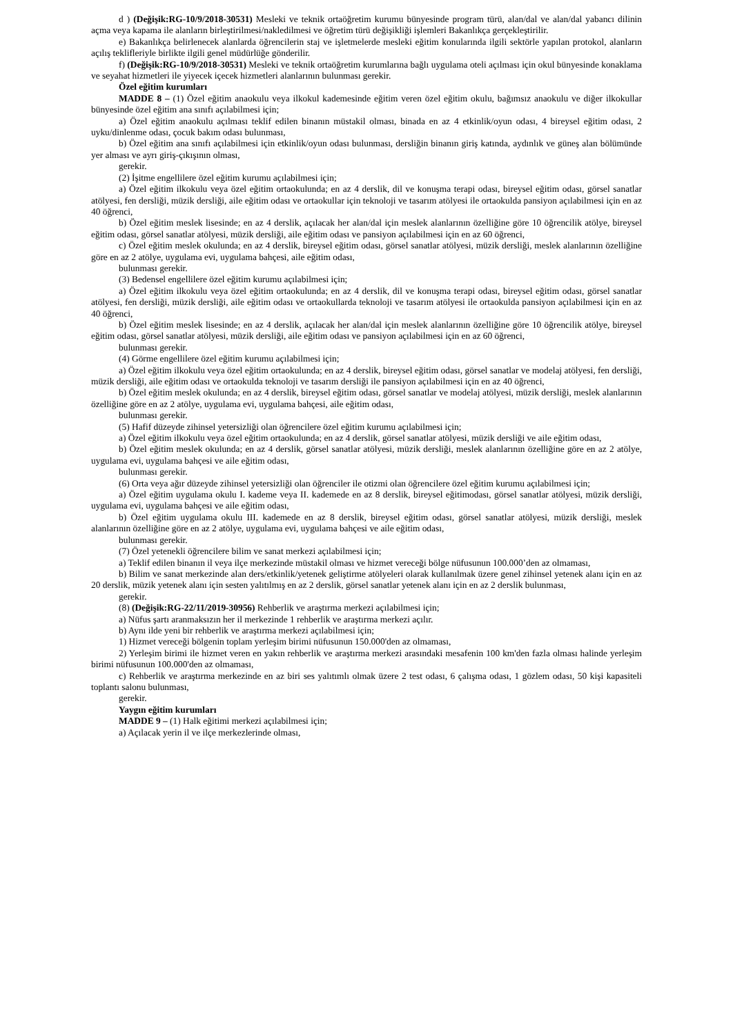d ) (Değişik:RG-10/9/2018-30531) Mesleki ve teknik ortaöğretim kurumu bünyesinde program türü, alan/dal ve alan/dal yabancı dilinin açma veya kapama ile alanların birleştirilmesi/nakledilmesi ve öğretim türü değişikliği işlemleri Bakanlıkça gerçekleştirilir.
e) Bakanlıkça belirlenecek alanlarda öğrencilerin staj ve işletmelerde mesleki eğitim konularında ilgili sektörle yapılan protokol, alanların açılış teklifleriyle birlikte ilgili genel müdürlüğe gönderilir.
f) (Değişik:RG-10/9/2018-30531) Mesleki ve teknik ortaöğretim kurumlarına bağlı uygulama oteli açılması için okul bünyesinde konaklama ve seyahat hizmetleri ile yiyecek içecek hizmetleri alanlarının bulunması gerekir.
Özel eğitim kurumları
MADDE 8 – (1) Özel eğitim anaokulu veya ilkokul kademesinde eğitim veren özel eğitim okulu, bağımsız anaokulu ve diğer ilkokullar bünyesinde özel eğitim ana sınıfı açılabilmesi için;
a) Özel eğitim anaokulu açılması teklif edilen binanın müstakil olması, binada en az 4 etkinlik/oyun odası, 4 bireysel eğitim odası, 2 uyku/dinlenme odası, çocuk bakım odası bulunması,
b) Özel eğitim ana sınıfı açılabilmesi için etkinlik/oyun odası bulunması, dersliğin binanın giriş katında, aydınlık ve güneş alan bölümünde yer alması ve ayrı giriş-çıkışının olması,
gerekir.
(2) İşitme engellilere özel eğitim kurumu açılabilmesi için;
a) Özel eğitim ilkokulu veya özel eğitim ortaokulunda; en az 4 derslik, dil ve konuşma terapi odası, bireysel eğitim odası, görsel sanatlar atölyesi, fen dersliği, müzik dersliği, aile eğitim odası ve ortaokullar için teknoloji ve tasarım atölyesi ile ortaokulda pansiyon açılabilmesi için en az 40 öğrenci,
b) Özel eğitim meslek lisesinde; en az 4 derslik, açılacak her alan/dal için meslek alanlarının özelliğine göre 10 öğrencilik atölye, bireysel eğitim odası, görsel sanatlar atölyesi, müzik dersliği, aile eğitim odası ve pansiyon açılabilmesi için en az 60 öğrenci,
c) Özel eğitim meslek okulunda; en az 4 derslik, bireysel eğitim odası, görsel sanatlar atölyesi, müzik dersliği, meslek alanlarının özelliğine göre en az 2 atölye, uygulama evi, uygulama bahçesi, aile eğitim odası,
bulunması gerekir.
(3) Bedensel engellilere özel eğitim kurumu açılabilmesi için;
a) Özel eğitim ilkokulu veya özel eğitim ortaokulunda; en az 4 derslik, dil ve konuşma terapi odası, bireysel eğitim odası, görsel sanatlar atölyesi, fen dersliği, müzik dersliği, aile eğitim odası ve ortaokullarda teknoloji ve tasarım atölyesi ile ortaokulda pansiyon açılabilmesi için en az 40 öğrenci,
b) Özel eğitim meslek lisesinde; en az 4 derslik, açılacak her alan/dal için meslek alanlarının özelliğine göre 10 öğrencilik atölye, bireysel eğitim odası, görsel sanatlar atölyesi, müzik dersliği, aile eğitim odası ve pansiyon açılabilmesi için en az 60 öğrenci,
bulunması gerekir.
(4) Görme engellilere özel eğitim kurumu açılabilmesi için;
a) Özel eğitim ilkokulu veya özel eğitim ortaokulunda; en az 4 derslik, bireysel eğitim odası, görsel sanatlar ve modelaj atölyesi, fen dersliği, müzik dersliği, aile eğitim odası ve ortaokulda teknoloji ve tasarım dersliği ile pansiyon açılabilmesi için en az 40 öğrenci,
b) Özel eğitim meslek okulunda; en az 4 derslik, bireysel eğitim odası, görsel sanatlar ve modelaj atölyesi, müzik dersliği, meslek alanlarının özelliğine göre en az 2 atölye, uygulama evi, uygulama bahçesi, aile eğitim odası,
bulunması gerekir.
(5) Hafif düzeyde zihinsel yetersizliği olan öğrencilere özel eğitim kurumu açılabilmesi için;
a) Özel eğitim ilkokulu veya özel eğitim ortaokulunda; en az 4 derslik, görsel sanatlar atölyesi, müzik dersliği ve aile eğitim odası,
b) Özel eğitim meslek okulunda; en az 4 derslik, görsel sanatlar atölyesi, müzik dersliği, meslek alanlarının özelliğine göre en az 2 atölye, uygulama evi, uygulama bahçesi ve aile eğitim odası,
bulunması gerekir.
(6) Orta veya ağır düzeyde zihinsel yetersizliği olan öğrenciler ile otizmi olan öğrencilere özel eğitim kurumu açılabilmesi için;
a) Özel eğitim uygulama okulu I. kademe veya II. kademede en az 8 derslik, bireysel eğitimodası, görsel sanatlar atölyesi, müzik dersliği, uygulama evi, uygulama bahçesi ve aile eğitim odası,
b) Özel eğitim uygulama okulu III. kademede en az 8 derslik, bireysel eğitim odası, görsel sanatlar atölyesi, müzik dersliği, meslek alanlarının özelliğine göre en az 2 atölye, uygulama evi, uygulama bahçesi ve aile eğitim odası,
bulunması gerekir.
(7) Özel yetenekli öğrencilere bilim ve sanat merkezi açılabilmesi için;
a) Teklif edilen binanın il veya ilçe merkezinde müstakil olması ve hizmet vereceği bölge nüfusunun 100.000’den az olmaması,
b) Bilim ve sanat merkezinde alan ders/etkinlik/yetenek geliştirme atölyeleri olarak kullanılmak üzere genel zihinsel yetenek alanı için en az 20 derslik, müzik yetenek alanı için sesten yalıtılmış en az 2 derslik, görsel sanatlar yetenek alanı için en az 2 derslik bulunması,
gerekir.
(8) (Değişik:RG-22/11/2019-30956) Rehberlik ve araştırma merkezi açılabilmesi için;
a) Nüfus şartı aranmaksızın her il merkezinde 1 rehberlik ve araştırma merkezi açılır.
b) Aynı ilde yeni bir rehberlik ve araştırma merkezi açılabilmesi için;
1) Hizmet vereceği bölgenin toplam yerleşim birimi nüfusunun 150.000'den az olmaması,
2) Yerleşim birimi ile hizmet veren en yakın rehberlik ve araştırma merkezi arasındaki mesafenin 100 km'den fazla olması halinde yerleşim birimi nüfusunun 100.000'den az olmaması,
c) Rehberlik ve araştırma merkezinde en az biri ses yalıtımlı olmak üzere 2 test odası, 6 çalışma odası, 1 gözlem odası, 50 kişi kapasiteli toplantı salonu bulunması,
gerekir.
Yaygın eğitim kurumları
MADDE 9 – (1) Halk eğitimi merkezi açılabilmesi için;
a) Açılacak yerin il ve ilçe merkezlerinde olması,